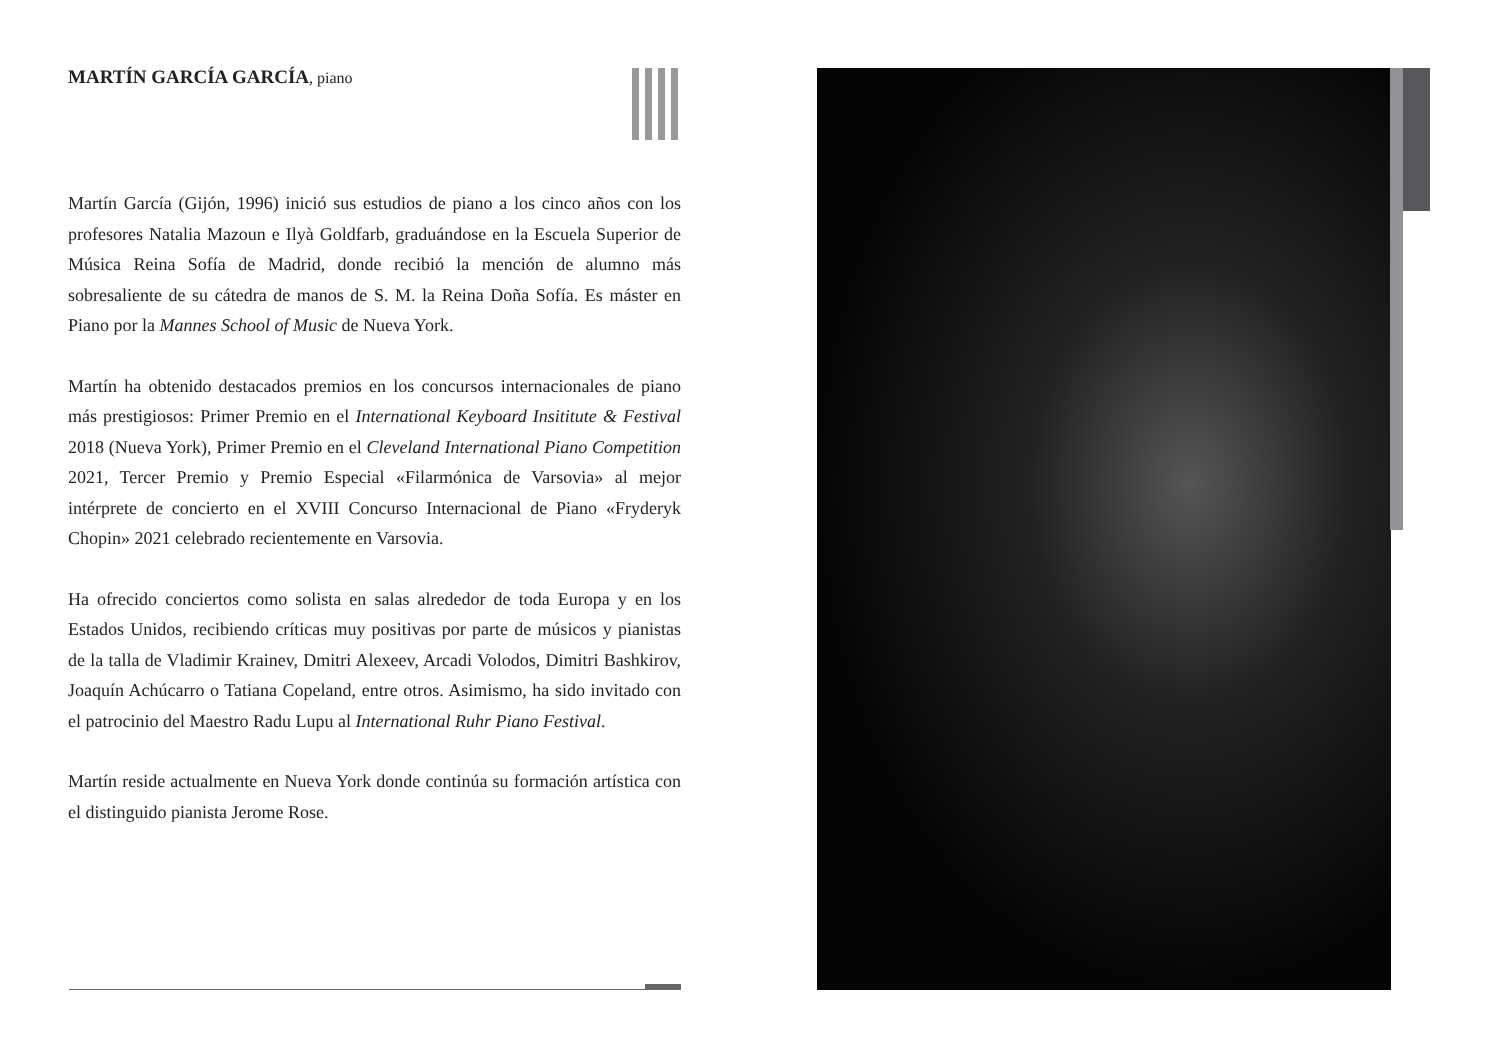MARTÍN GARCÍA GARCÍA, piano
Martín García (Gijón, 1996) inició sus estudios de piano a los cinco años con los profesores Natalia Mazoun e Ilyà Goldfarb, graduándose en la Escuela Superior de Música Reina Sofía de Madrid, donde recibió la mención de alumno más sobresaliente de su cátedra de manos de S. M. la Reina Doña Sofía. Es máster en Piano por la Mannes School of Music de Nueva York.
Martín ha obtenido destacados premios en los concursos internacionales de piano más prestigiosos: Primer Premio en el International Keyboard Insititute & Festival 2018 (Nueva York), Primer Premio en el Cleveland International Piano Competition 2021, Tercer Premio y Premio Especial «Filarmónica de Varsovia» al mejor intérprete de concierto en el XVIII Concurso Internacional de Piano «Fryderyk Chopin» 2021 celebrado recientemente en Varsovia.
Ha ofrecido conciertos como solista en salas alrededor de toda Europa y en los Estados Unidos, recibiendo críticas muy positivas por parte de músicos y pianistas de la talla de Vladimir Krainev, Dmitri Alexeev, Arcadi Volodos, Dimitri Bashkirov, Joaquín Achúcarro o Tatiana Copeland, entre otros. Asimismo, ha sido invitado con el patrocinio del Maestro Radu Lupu al International Ruhr Piano Festival.
Martín reside actualmente en Nueva York donde continúa su formación artística con el distinguido pianista Jerome Rose.